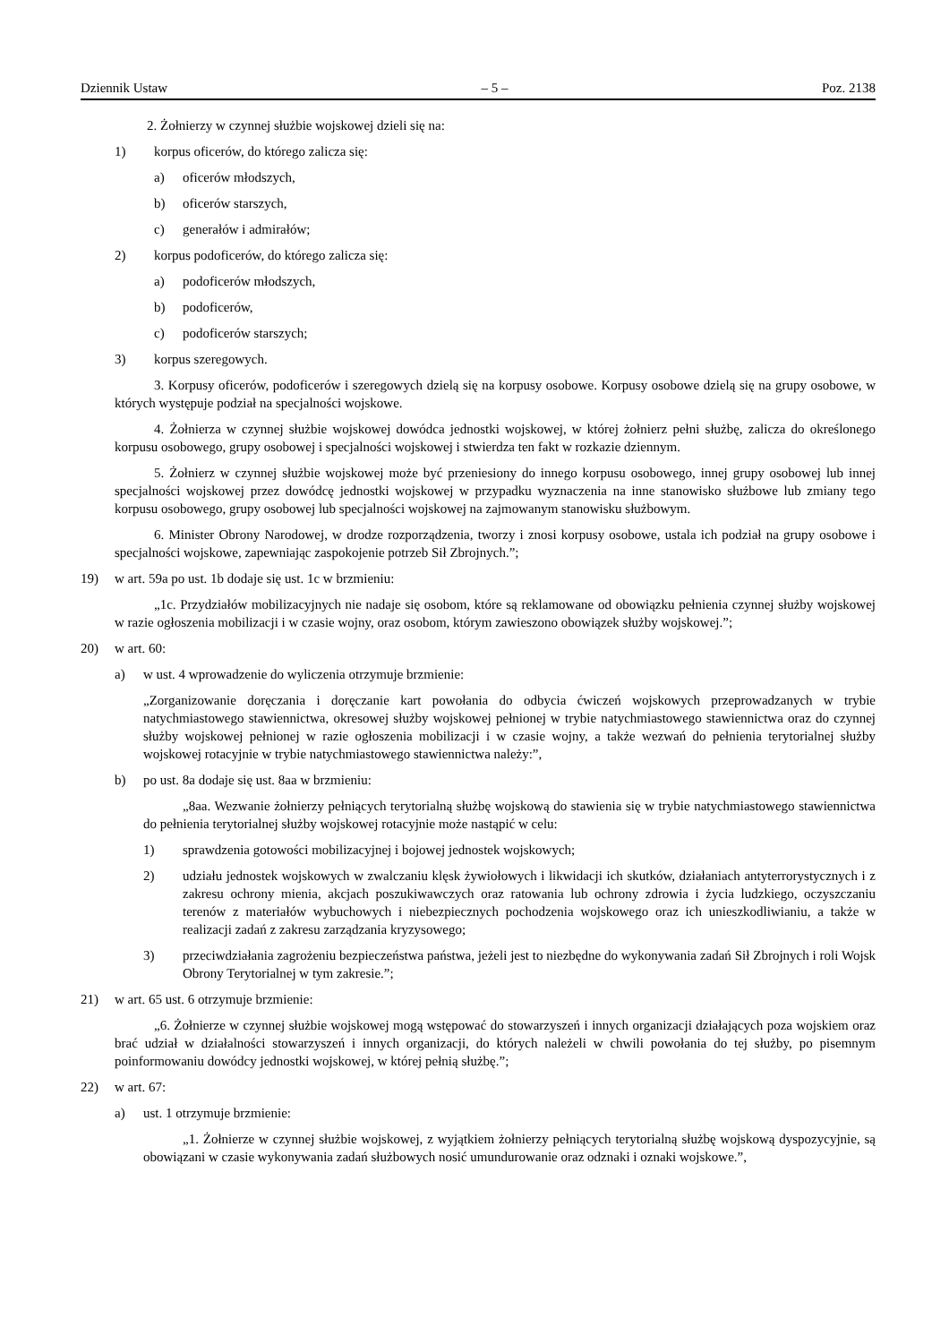Dziennik Ustaw – 5 – Poz. 2138
2. Żołnierzy w czynnej służbie wojskowej dzieli się na:
1) korpus oficerów, do którego zalicza się:
a) oficerów młodszych,
b) oficerów starszych,
c) generałów i admirałów;
2) korpus podoficerów, do którego zalicza się:
a) podoficerów młodszych,
b) podoficerów,
c) podoficerów starszych;
3) korpus szeregowych.
3. Korpusy oficerów, podoficerów i szeregowych dzielą się na korpusy osobowe. Korpusy osobowe dzielą się na grupy osobowe, w których występuje podział na specjalności wojskowe.
4. Żołnierza w czynnej służbie wojskowej dowódca jednostki wojskowej, w której żołnierz pełni służbę, zalicza do określonego korpusu osobowego, grupy osobowej i specjalności wojskowej i stwierdza ten fakt w rozkazie dziennym.
5. Żołnierz w czynnej służbie wojskowej może być przeniesiony do innego korpusu osobowego, innej grupy osobowej lub innej specjalności wojskowej przez dowódcę jednostki wojskowej w przypadku wyznaczenia na inne stanowisko służbowe lub zmiany tego korpusu osobowego, grupy osobowej lub specjalności wojskowej na zajmowanym stanowisku służbowym.
6. Minister Obrony Narodowej, w drodze rozporządzenia, tworzy i znosi korpusy osobowe, ustala ich podział na grupy osobowe i specjalności wojskowe, zapewniając zaspokojenie potrzeb Sił Zbrojnych.”;
19) w art. 59a po ust. 1b dodaje się ust. 1c w brzmieniu:
„1c. Przydziałów mobilizacyjnych nie nadaje się osobom, które są reklamowane od obowiązku pełnienia czynnej służby wojskowej w razie ogłoszenia mobilizacji i w czasie wojny, oraz osobom, którym zawieszono obowiązek służby wojskowej.”;
20) w art. 60:
a) w ust. 4 wprowadzenie do wyliczenia otrzymuje brzmienie:
„Zorganizowanie doręczania i doręczanie kart powołania do odbycia ćwiczeń wojskowych przeprowadzanych w trybie natychmiastowego stawiennictwa, okresowej służby wojskowej pełnionej w trybie natychmiastowego stawiennictwa oraz do czynnej służby wojskowej pełnionej w razie ogłoszenia mobilizacji i w czasie wojny, a także wezwań do pełnienia terytorialnej służby wojskowej rotacyjnie w trybie natychmiastowego stawiennictwa należy:”,
b) po ust. 8a dodaje się ust. 8aa w brzmieniu:
„8aa. Wezwanie żołnierzy pełniących terytorialną służbę wojskową do stawienia się w trybie natychmiastowego stawiennictwa do pełnienia terytorialnej służby wojskowej rotacyjnie może nastąpić w celu:
1) sprawdzenia gotowości mobilizacyjnej i bojowej jednostek wojskowych;
2) udziału jednostek wojskowych w zwalczaniu klęsk żywiołowych i likwidacji ich skutków, działaniach antyterrorystycznych i z zakresu ochrony mienia, akcjach poszukiwawczych oraz ratowania lub ochrony zdrowia i życia ludzkiego, oczyszczaniu terenów z materiałów wybuchowych i niebezpiecznych pochodzenia wojskowego oraz ich unieszkodliwianiu, a także w realizacji zadań z zakresu zarządzania kryzysowego;
3) przeciwdziałania zagrożeniu bezpieczeństwa państwa, jeżeli jest to niezbędne do wykonywania zadań Sił Zbrojnych i roli Wojsk Obrony Terytorialnej w tym zakresie.”;
21) w art. 65 ust. 6 otrzymuje brzmienie:
„6. Żołnierze w czynnej służbie wojskowej mogą wstępować do stowarzyszeń i innych organizacji działających poza wojskiem oraz brać udział w działalności stowarzyszeń i innych organizacji, do których należeli w chwili powołania do tej służby, po pisemnym poinformowaniu dowódcy jednostki wojskowej, w której pełnią służbę.”;
22) w art. 67:
a) ust. 1 otrzymuje brzmienie:
„1. Żołnierze w czynnej służbie wojskowej, z wyjątkiem żołnierzy pełniących terytorialną służbę wojskową dyspozycyjnie, są obowiązani w czasie wykonywania zadań służbowych nosić umundurowanie oraz odznaki i oznaki wojskowe.”,